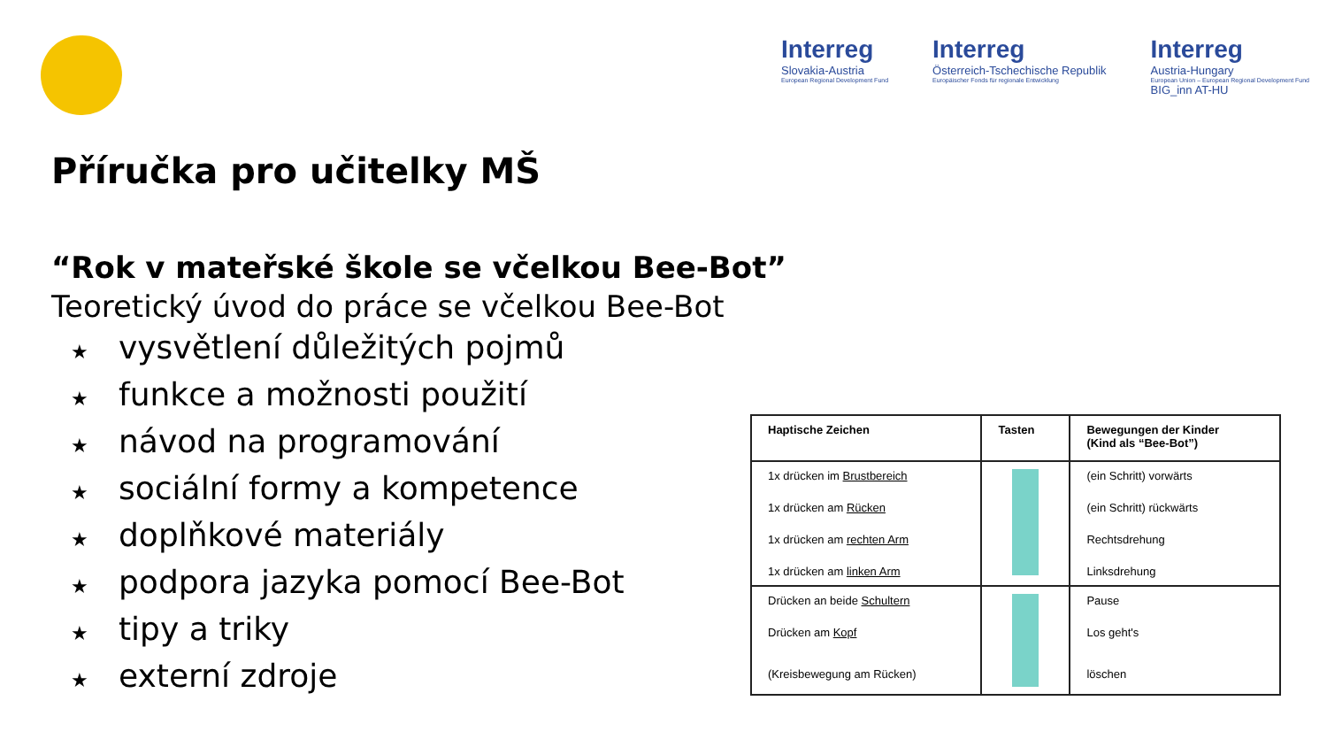Interreg
Slovakia-Austria
European Regional Development Fund
Interreg
Österreich-Tschechische Republik
Europäischer Fonds für regionale Entwicklung
Interreg
Austria-Hungary
European Union – European Regional Development Fund
BIG_inn AT-HU
Příručka pro učitelky MŠ
“Rok v mateřské škole se včelkou Bee-Bot”
Teoretický úvod do práce se včelkou Bee-Bot
★ vysvětlení důležitých pojmů
★ funkce a možnosti použití
★ návod na programování
★ sociální formy a kompetence
★ doplňkové materiály
★ podpora jazyka pomocí Bee-Bot
★ tipy a triky
★ externí zdroje
| Haptische Zeichen | Tasten | Bewegungen der Kinder (Kind als “Bee-Bot”) |
| --- | --- | --- |
| 1x drücken im Brustbereich 1x drücken am Rücken 1x drücken am rechten Arm 1x drücken am linken Arm | | (ein Schritt) vorwärts (ein Schritt) rückwärts Rechtsdrehung Linksdrehung |
| Drücken an beide Schultern Drücken am Kopf (Kreisbewegung am Rücken) | | Pause Los geht's löschen |